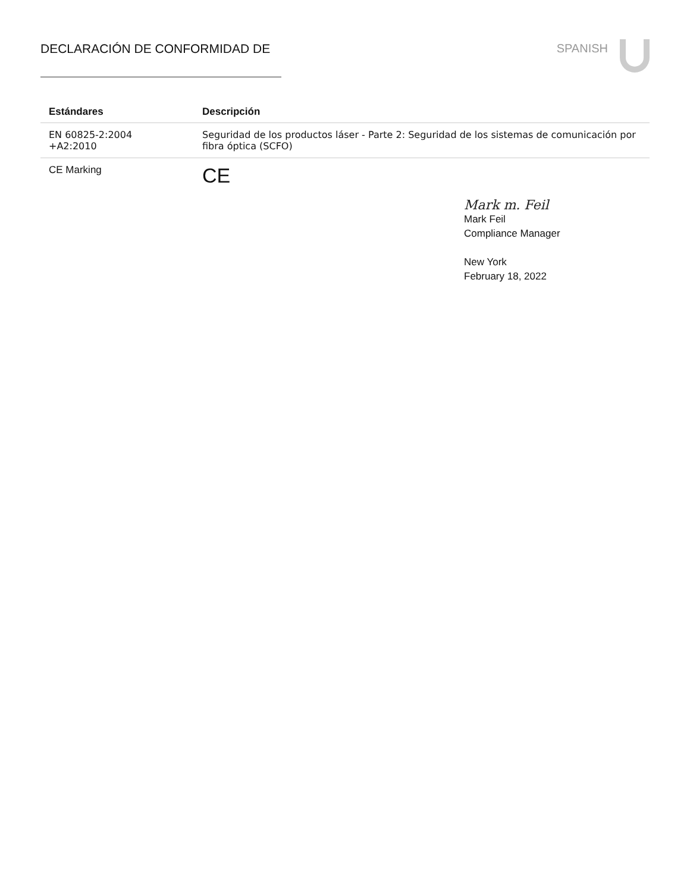DECLARACIÓN DE CONFORMIDAD DE SPANISH
| Estándares | Descripción |
| --- | --- |
| EN 60825-2:2004 +A2:2010 | Seguridad de los productos láser - Parte 2: Seguridad de los sistemas de comunicación por fibra óptica (SCFO) |
| CE Marking | CE |
Mark m. Feil
Mark Feil
Compliance Manager
New York
February 18, 2022